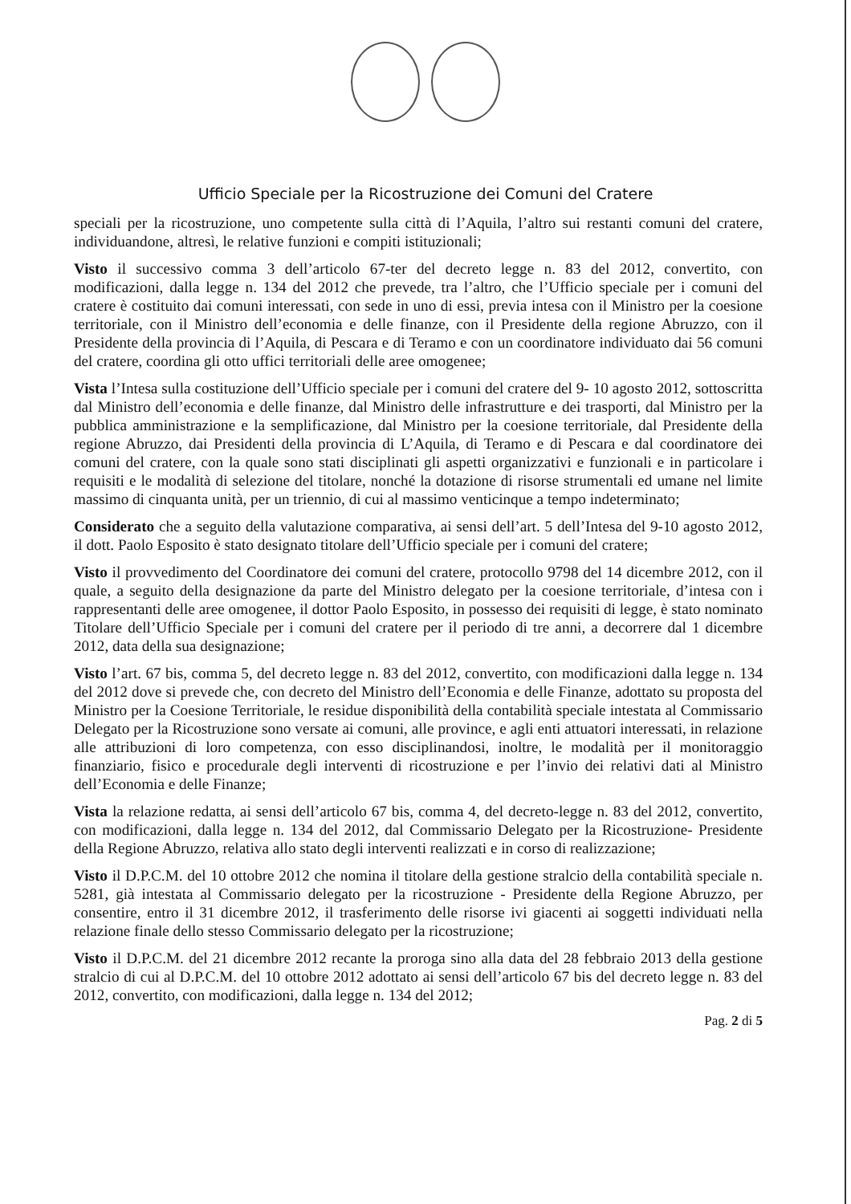Ufficio Speciale per la Ricostruzione dei Comuni del Cratere
speciali per la ricostruzione, uno competente sulla città di l’Aquila, l’altro sui restanti comuni del cratere, individuandone, altresì, le relative funzioni e compiti istituzionali;
Visto il successivo comma 3 dell’articolo 67-ter del decreto legge n. 83 del 2012, convertito, con modificazioni, dalla legge n. 134 del 2012 che prevede, tra l’altro, che l’Ufficio speciale per i comuni del cratere è costituito dai comuni interessati, con sede in uno di essi, previa intesa con il Ministro per la coesione territoriale, con il Ministro dell’economia e delle finanze, con il Presidente della regione Abruzzo, con il Presidente della provincia di l’Aquila, di Pescara e di Teramo e con un coordinatore individuato dai 56 comuni del cratere, coordina gli otto uffici territoriali delle aree omogenee;
Vista l’Intesa sulla costituzione dell’Ufficio speciale per i comuni del cratere del 9- 10 agosto 2012, sottoscritta dal Ministro dell’economia e delle finanze, dal Ministro delle infrastrutture e dei trasporti, dal Ministro per la pubblica amministrazione e la semplificazione, dal Ministro per la coesione territoriale, dal Presidente della regione Abruzzo, dai Presidenti della provincia di L’Aquila, di Teramo e di Pescara e dal coordinatore dei comuni del cratere, con la quale sono stati disciplinati gli aspetti organizzativi e funzionali e in particolare i requisiti e le modalità di selezione del titolare, nonché la dotazione di risorse strumentali ed umane nel limite massimo di cinquanta unità, per un triennio, di cui al massimo venticinque a tempo indeterminato;
Considerato che a seguito della valutazione comparativa, ai sensi dell’art. 5 dell’Intesa del 9-10 agosto 2012, il dott. Paolo Esposito è stato designato titolare dell’Ufficio speciale per i comuni del cratere;
Visto il provvedimento del Coordinatore dei comuni del cratere, protocollo 9798 del 14 dicembre 2012, con il quale, a seguito della designazione da parte del Ministro delegato per la coesione territoriale, d’intesa con i rappresentanti delle aree omogenee, il dottor Paolo Esposito, in possesso dei requisiti di legge, è stato nominato Titolare dell’Ufficio Speciale per i comuni del cratere per il periodo di tre anni, a decorrere dal 1 dicembre 2012, data della sua designazione;
Visto l’art. 67 bis, comma 5, del decreto legge n. 83 del 2012, convertito, con modificazioni dalla legge n. 134 del 2012 dove si prevede che, con decreto del Ministro dell’Economia e delle Finanze, adottato su proposta del Ministro per la Coesione Territoriale, le residue disponibilità della contabilità speciale intestata al Commissario Delegato per la Ricostruzione sono versate ai comuni, alle province, e agli enti attuatori interessati, in relazione alle attribuzioni di loro competenza, con esso disciplinandosi, inoltre, le modalità per il monitoraggio finanziario, fisico e procedurale degli interventi di ricostruzione e per l’invio dei relativi dati al Ministro dell’Economia e delle Finanze;
Vista la relazione redatta, ai sensi dell’articolo 67 bis, comma 4, del decreto-legge n. 83 del 2012, convertito, con modificazioni, dalla legge n. 134 del 2012, dal Commissario Delegato per la Ricostruzione- Presidente della Regione Abruzzo, relativa allo stato degli interventi realizzati e in corso di realizzazione;
Visto il D.P.C.M. del 10 ottobre 2012 che nomina il titolare della gestione stralcio della contabilità speciale n. 5281, già intestata al Commissario delegato per la ricostruzione - Presidente della Regione Abruzzo, per consentire, entro il 31 dicembre 2012, il trasferimento delle risorse ivi giacenti ai soggetti individuati nella relazione finale dello stesso Commissario delegato per la ricostruzione;
Visto il D.P.C.M. del 21 dicembre 2012 recante la proroga sino alla data del 28 febbraio 2013 della gestione stralcio di cui al D.P.C.M. del 10 ottobre 2012 adottato ai sensi dell’articolo 67 bis del decreto legge n. 83 del 2012, convertito, con modificazioni, dalla legge n. 134 del 2012;
Pag. 2 di 5